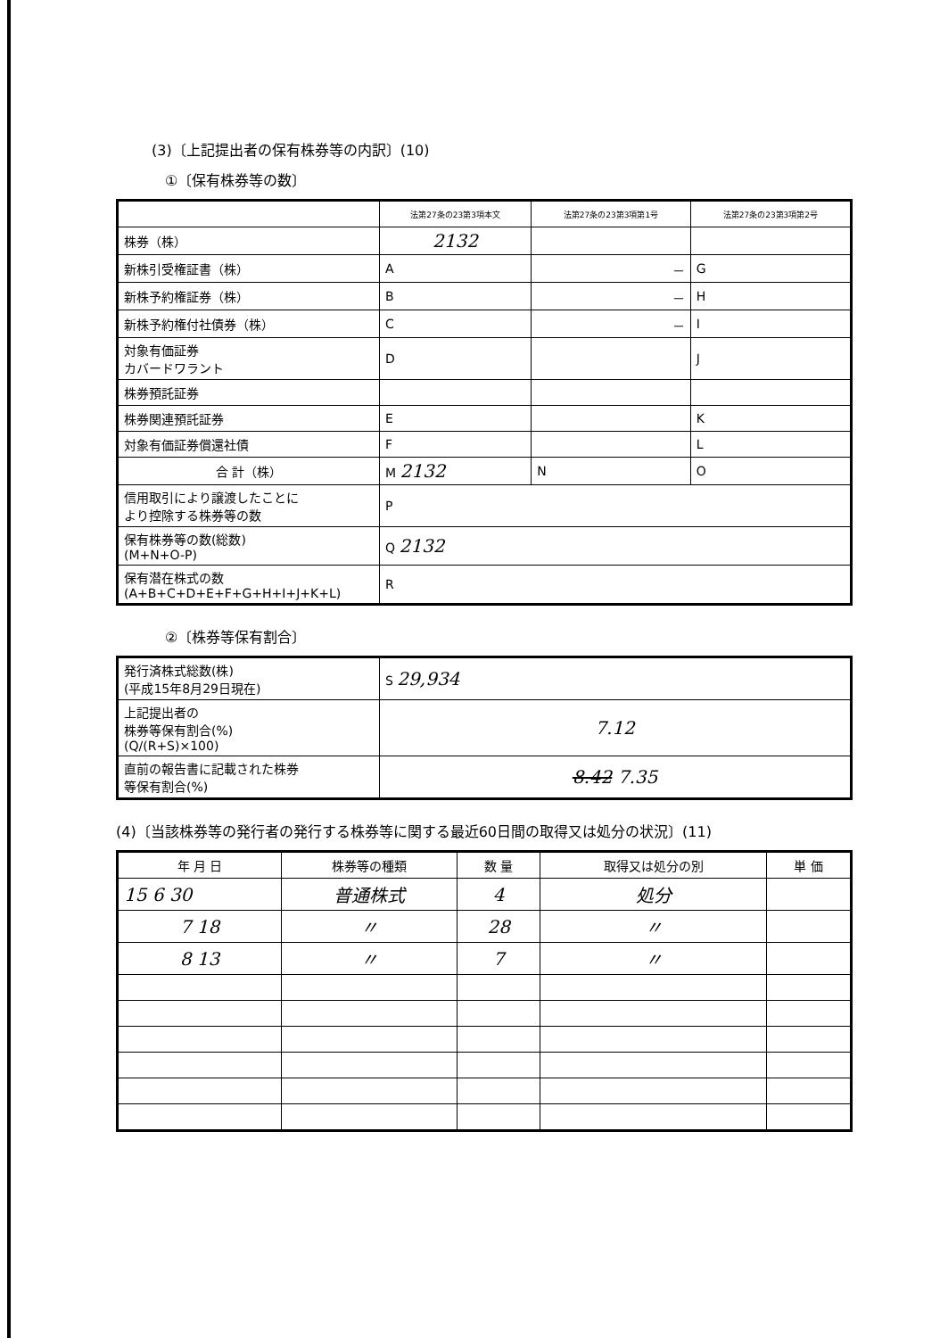(3)〔上記提出者の保有株券等の内訳〕(10)
①〔保有株券等の数〕
| | 法第27条の23第3項本文 | 法第27条の23第3項第1号 | 法第27条の23第3項第2号 |
| --- | --- | --- | --- |
| 株券（株） | 2132 | | |
| 新株引受権証書（株） | A | － | G |
| 新株予約権証券（株） | B | － | H |
| 新株予約権付社債券（株） | C | － | I |
| 対象有価証券 カバードワラント | D | | J |
| 株券預託証券 | | | |
| 株券関連預託証券 | E | | K |
| 対象有価証券償還社債 | F | | L |
| 合 計（株） | M 2132 | N | O |
| 信用取引により譲渡したことに より控除する株券等の数 | P | | |
| 保有株券等の数(総数) (M+N+O-P) | Q 2132 | | |
| 保有潜在株式の数 (A+B+C+D+E+F+G+H+I+J+K+L) | R | | |
②〔株券等保有割合〕
| 発行済株式総数(株) (平成15年8月29日現在) | S 29,934 |
| 上記提出者の 株券等保有割合(%) (Q/(R+S)×100) | 7.12 |
| 直前の報告書に記載された株券 等保有割合(%) | 8.42 7.35 |
(4)〔当該株券等の発行者の発行する株券等に関する最近60日間の取得又は処分の状況〕(11)
| 年 月 日 | 株券等の種類 | 数 量 | 取得又は処分の別 | 単 価 |
| --- | --- | --- | --- | --- |
| 15 6 30 | 普通株式 | 4 | 処分 | |
| 7 18 | 〃 | 28 | 〃 | |
| 8 13 | 〃 | 7 | 〃 | |